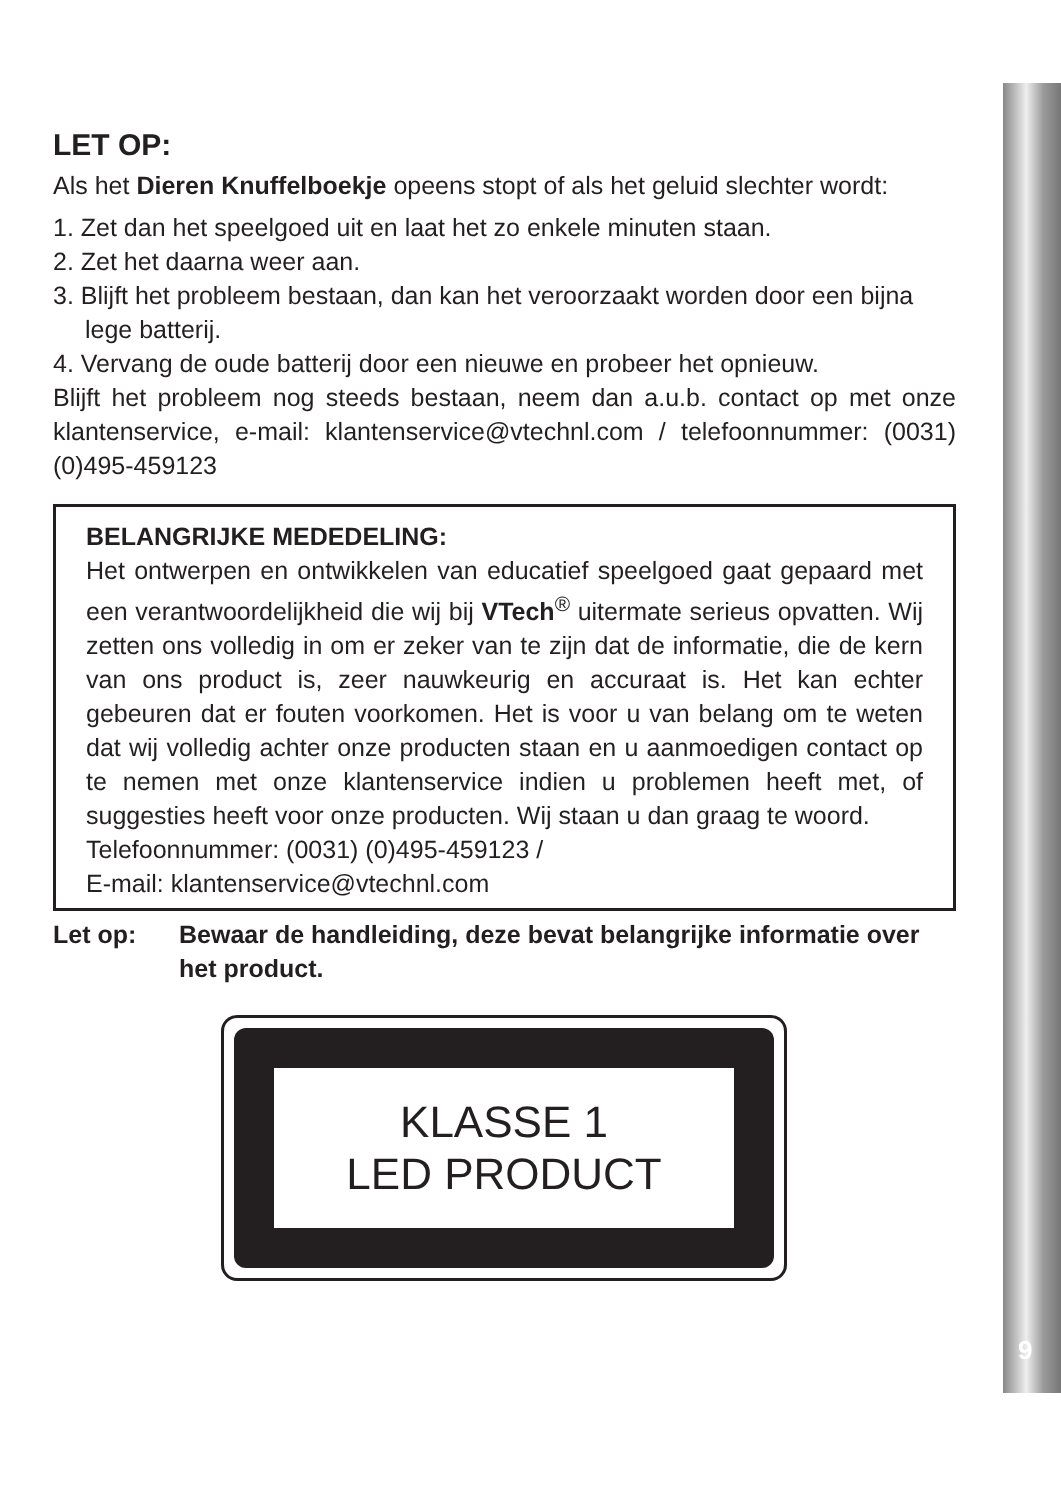LET OP:
Als het Dieren Knuffelboekje opeens stopt of als het geluid slechter wordt:
1. Zet dan het speelgoed uit en laat het zo enkele minuten staan.
2. Zet het daarna weer aan.
3. Blijft het probleem bestaan, dan kan het veroorzaakt worden door een bijna lege batterij.
4. Vervang de oude batterij door een nieuwe en probeer het opnieuw.
Blijft het probleem nog steeds bestaan, neem dan a.u.b. contact op met onze klantenservice, e-mail: klantenservice@vtechnl.com / telefoonnummer: (0031) (0)495-459123
BELANGRIJKE MEDEDELING:
Het ontwerpen en ontwikkelen van educatief speelgoed gaat gepaard met een verantwoordelijkheid die wij bij VTech<sup>®</sup> uitermate serieus opvatten. Wij zetten ons volledig in om er zeker van te zijn dat de informatie, die de kern van ons product is, zeer nauwkeurig en accuraat is. Het kan echter gebeuren dat er fouten voorkomen. Het is voor u van belang om te weten dat wij volledig achter onze producten staan en u aanmoedigen contact op te nemen met onze klantenservice indien u problemen heeft met, of suggesties heeft voor onze producten. Wij staan u dan graag te woord.
Telefoonnummer: (0031) (0)495-459123 /
E-mail: klantenservice@vtechnl.com
Let op: Bewaar de handleiding, deze bevat belangrijke informatie over het product.
KLASSE 1
LED PRODUCT
9